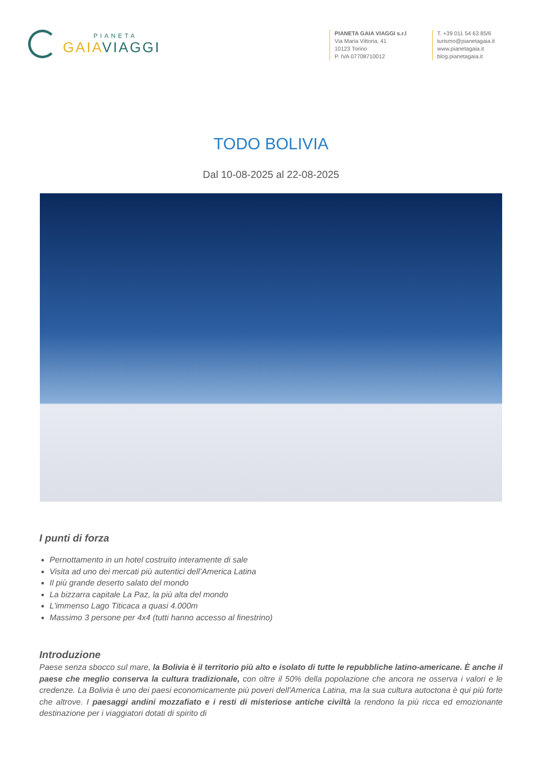PIANETA
GAIAVIAGGI
PIANETA GAIA VIAGGI s.r.l
Via Maria Vittoria, 41
10123 Torino
P. IVA 07708710012
T. +39 011 54 63 85/6
turismo@pianetagaia.it
www.pianetagaia.it
blog.pianetagaia.it
TODO BOLIVIA
Dal 10-08-2025 al 22-08-2025
I punti di forza
Pernottamento in un hotel costruito interamente di sale
Visita ad uno dei mercati più autentici dell’America Latina
Il più grande deserto salato del mondo
La bizzarra capitale La Paz, la più alta del mondo
L'immenso Lago Titicaca a quasi 4.000m
Massimo 3 persone per 4x4 (tutti hanno accesso al finestrino)
Introduzione
Paese senza sbocco sul mare, la Bolivia è il territorio più alto e isolato di tutte le repubbliche latino-americane. È anche il paese che meglio conserva la cultura tradizionale, con oltre il 50% della popolazione che ancora ne osserva i valori e le credenze. La Bolivia è uno dei paesi economicamente più poveri dell'America Latina, ma la sua cultura autoctona è qui più forte che altrove. I paesaggi andini mozzafiato e i resti di misteriose antiche civiltà la rendono la più ricca ed emozionante destinazione per i viaggiatori dotati di spirito di